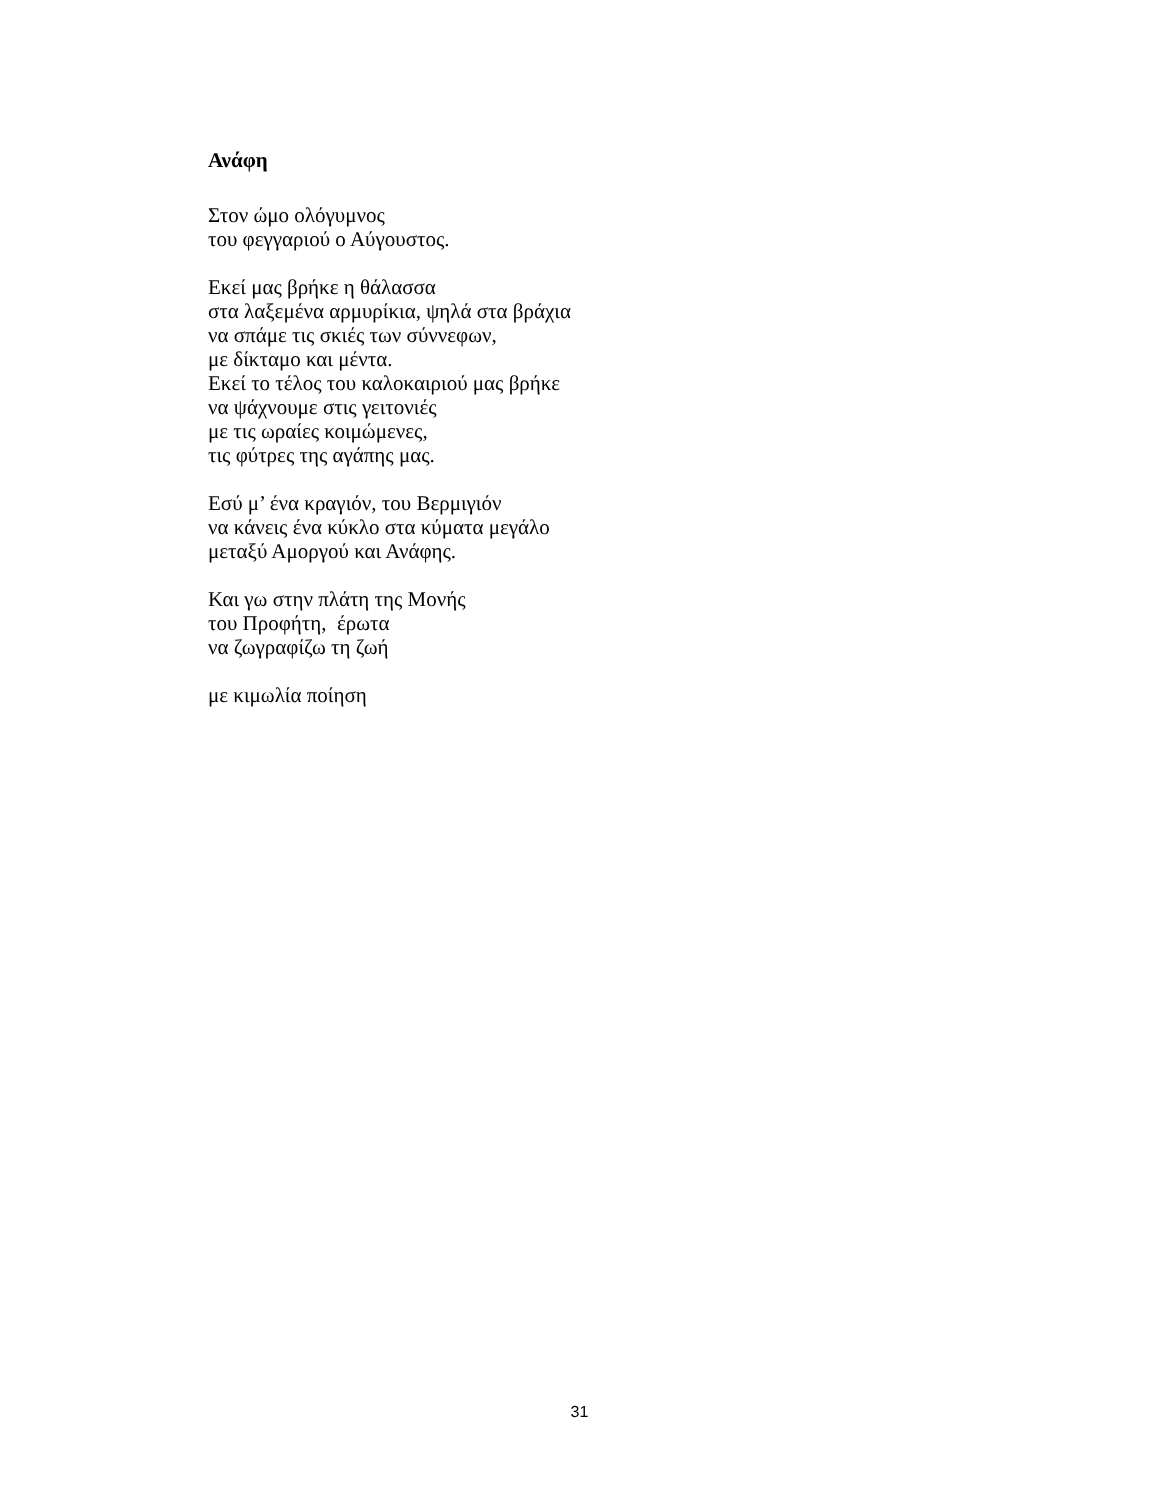Ανάφη
Στον ώμο ολόγυμνος
του φεγγαριού ο Αύγουστος.
Εκεί μας βρήκε η θάλασσα
στα λαξεμένα αρμυρίκια, ψηλά στα βράχια
να σπάμε τις σκιές των σύννεφων,
με δίκταμο και μέντα.
Εκεί το τέλος του καλοκαιριού μας βρήκε
να ψάχνουμε στις γειτονιές
με τις ωραίες κοιμώμενες,
τις φύτρες της αγάπης μας.
Εσύ μ’ ένα κραγιόν, του Βερμιγιόν
να κάνεις ένα κύκλο στα κύματα μεγάλο
μεταξύ Αμοργού και Ανάφης.
Και γω στην πλάτη της Μονής
του Προφήτη, έρωτα
να ζωγραφίζω τη ζωή
με κιμωλία ποίηση
31